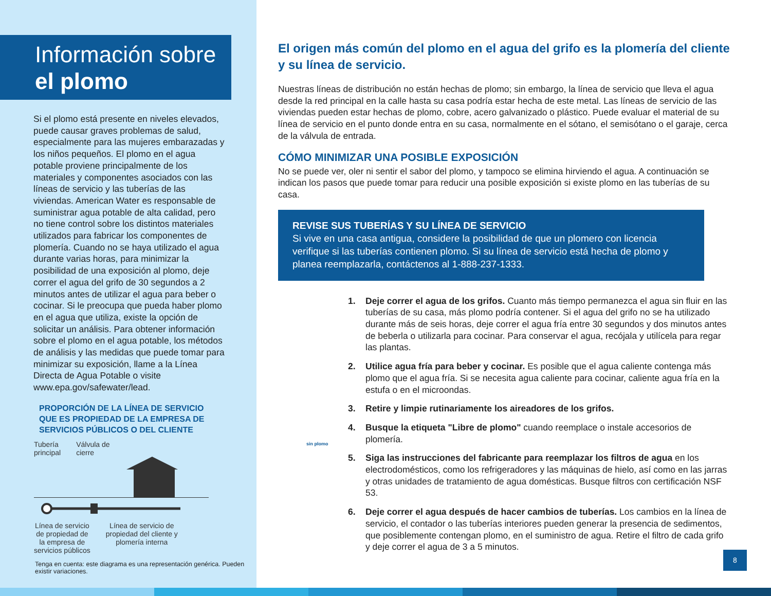Información sobre
el plomo
Si el plomo está presente en niveles elevados, puede causar graves problemas de salud, especialmente para las mujeres embarazadas y los niños pequeños. El plomo en el agua potable proviene principalmente de los materiales y componentes asociados con las líneas de servicio y las tuberías de las viviendas. American Water es responsable de suministrar agua potable de alta calidad, pero no tiene control sobre los distintos materiales utilizados para fabricar los componentes de plomería. Cuando no se haya utilizado el agua durante varias horas, para minimizar la posibilidad de una exposición al plomo, deje correr el agua del grifo de 30 segundos a 2 minutos antes de utilizar el agua para beber o cocinar. Si le preocupa que pueda haber plomo en el agua que utiliza, existe la opción de solicitar un análisis. Para obtener información sobre el plomo en el agua potable, los métodos de análisis y las medidas que puede tomar para minimizar su exposición, llame a la Línea Directa de Agua Potable o visite www.epa.gov/safewater/lead.
PROPORCIÓN DE LA LÍNEA DE SERVICIO
QUE ES PROPIEDAD DE LA EMPRESA DE
SERVICIOS PÚBLICOS O DEL CLIENTE
Tubería
principal Válvula de
cierre
Línea de servicio
de propiedad de
la empresa de
servicios públicos Línea de servicio de
propiedad del cliente y
plomería interna
Tenga en cuenta: este diagrama es una representación genérica. Pueden existir variaciones.
El origen más común del plomo en el agua del grifo es la plomería del cliente y su línea de servicio.
Nuestras líneas de distribución no están hechas de plomo; sin embargo, la línea de servicio que lleva el agua desde la red principal en la calle hasta su casa podría estar hecha de este metal. Las líneas de servicio de las viviendas pueden estar hechas de plomo, cobre, acero galvanizado o plástico. Puede evaluar el material de su línea de servicio en el punto donde entra en su casa, normalmente en el sótano, el semisótano o el garaje, cerca de la válvula de entrada.
CÓMO MINIMIZAR UNA POSIBLE EXPOSICIÓN
No se puede ver, oler ni sentir el sabor del plomo, y tampoco se elimina hirviendo el agua. A continuación se indican los pasos que puede tomar para reducir una posible exposición si existe plomo en las tuberías de su casa.
REVISE SUS TUBERÍAS Y SU LÍNEA DE SERVICIO
Si vive en una casa antigua, considere la posibilidad de que un plomero con licencia verifique si las tuberías contienen plomo. Si su línea de servicio está hecha de plomo y planea reemplazarla, contáctenos al 1-888-237-1333.
1. Deje correr el agua de los grifos. Cuanto más tiempo permanezca el agua sin fluir en las tuberías de su casa, más plomo podría contener. Si el agua del grifo no se ha utilizado durante más de seis horas, deje correr el agua fría entre 30 segundos y dos minutos antes de beberla o utilizarla para cocinar. Para conservar el agua, recójala y utilícela para regar las plantas.
2. Utilice agua fría para beber y cocinar. Es posible que el agua caliente contenga más plomo que el agua fría. Si se necesita agua caliente para cocinar, caliente agua fría en la estufa o en el microondas.
3. Retire y limpie rutinariamente los aireadores de los grifos.
4. Busque la etiqueta "Libre de plomo" cuando reemplace o instale accesorios de plomería.
5. Siga las instrucciones del fabricante para reemplazar los filtros de agua en los electrodomésticos, como los refrigeradores y las máquinas de hielo, así como en las jarras y otras unidades de tratamiento de agua domésticas. Busque filtros con certificación NSF 53.
6. Deje correr el agua después de hacer cambios de tuberías. Los cambios en la línea de servicio, el contador o las tuberías interiores pueden generar la presencia de sedimentos, que posiblemente contengan plomo, en el suministro de agua. Retire el filtro de cada grifo y deje correr el agua de 3 a 5 minutos.
sin plomo
8